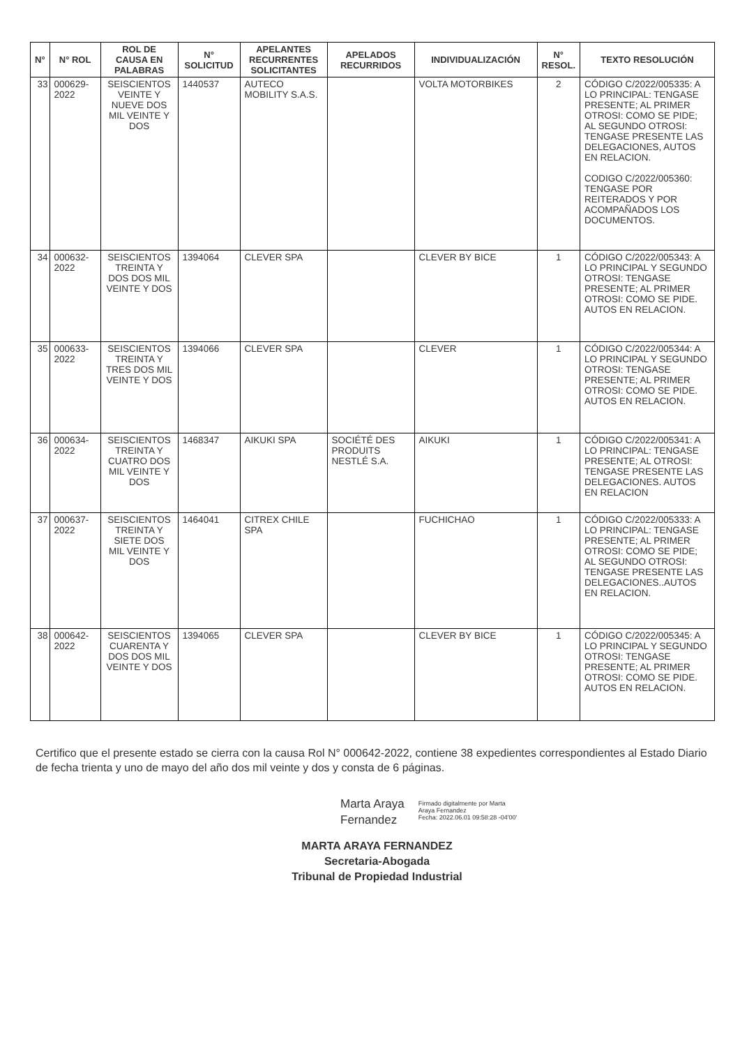| N° | N° ROL | ROL DE CAUSA EN PALABRAS | N° SOLICITUD | APELANTES RECURRENTES SOLICITANTES | APELADOS RECURRIDOS | INDIVIDUALIZACIÓN | N° RESOL. | TEXTO RESOLUCIÓN |
| --- | --- | --- | --- | --- | --- | --- | --- | --- |
| 33 | 000629-2022 | SEISCIENTOS VEINTE Y NUEVE DOS MIL VEINTE Y DOS | 1440537 | AUTECO MOBILITY S.A.S. | | VOLTA MOTORBIKES | 2 | CÓDIGO C/2022/005335: A LO PRINCIPAL: TENGASE PRESENTE; AL PRIMER OTROSI: COMO SE PIDE; AL SEGUNDO OTROSI: TENGASE PRESENTE LAS DELEGACIONES, AUTOS EN RELACION. CODIGO C/2022/005360: TENGASE POR REITERADOS Y POR ACOMPAÑADOS LOS DOCUMENTOS. |
| 34 | 000632-2022 | SEISCIENTOS TREINTA Y DOS DOS MIL VEINTE Y DOS | 1394064 | CLEVER SPA | | CLEVER BY BICE | 1 | CÓDIGO C/2022/005343: A LO PRINCIPAL Y SEGUNDO OTROSI: TENGASE PRESENTE; AL PRIMER OTROSI: COMO SE PIDE. AUTOS EN RELACION. |
| 35 | 000633-2022 | SEISCIENTOS TREINTA Y TRES DOS MIL VEINTE Y DOS | 1394066 | CLEVER SPA | | CLEVER | 1 | CÓDIGO C/2022/005344: A LO PRINCIPAL Y SEGUNDO OTROSI: TENGASE PRESENTE; AL PRIMER OTROSI: COMO SE PIDE. AUTOS EN RELACION. |
| 36 | 000634-2022 | SEISCIENTOS TREINTA Y CUATRO DOS MIL VEINTE Y DOS | 1468347 | AIKUKI SPA | SOCIÉTÉ DES PRODUITS NESTLÉ S.A. | AIKUKI | 1 | CÓDIGO C/2022/005341: A LO PRINCIPAL: TENGASE PRESENTE; AL OTROSI: TENGASE PRESENTE LAS DELEGACIONES. AUTOS EN RELACION |
| 37 | 000637-2022 | SEISCIENTOS TREINTA Y SIETE DOS MIL VEINTE Y DOS | 1464041 | CITREX CHILE SPA | | FUCHICHAO | 1 | CÓDIGO C/2022/005333: A LO PRINCIPAL: TENGASE PRESENTE; AL PRIMER OTROSI: COMO SE PIDE; AL SEGUNDO OTROSI: TENGASE PRESENTE LAS DELEGACIONES..AUTOS EN RELACION. |
| 38 | 000642-2022 | SEISCIENTOS CUARENTA Y DOS DOS MIL VEINTE Y DOS | 1394065 | CLEVER SPA | | CLEVER BY BICE | 1 | CÓDIGO C/2022/005345: A LO PRINCIPAL Y SEGUNDO OTROSI: TENGASE PRESENTE; AL PRIMER OTROSI: COMO SE PIDE. AUTOS EN RELACION. |
Certifico que el presente estado se cierra con la causa Rol N° 000642-2022, contiene 38 expedientes correspondientes al Estado Diario de fecha trienta y uno de mayo del año dos mil veinte y dos y consta de 6 páginas.
Marta Araya
Fernandez
Firmado digitalmente por Marta
Araya Fernandez
Fecha: 2022.06.01 09:58:28 -04'00'
MARTA ARAYA FERNANDEZ
Secretaria-Abogada
Tribunal de Propiedad Industrial